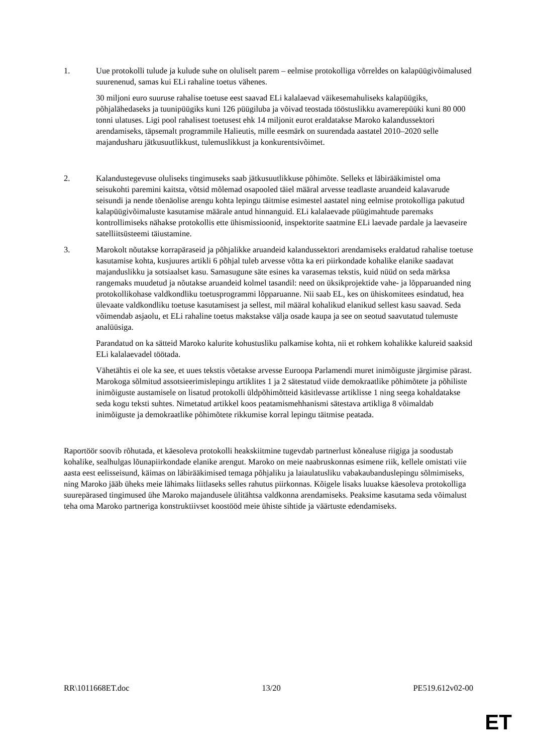1. Uue protokolli tulude ja kulude suhe on oluliselt parem – eelmise protokolliga võrreldes on kalapüügivõimalused suurenenud, samas kui ELi rahaline toetus vähenes.
30 miljoni euro suuruse rahalise toetuse eest saavad ELi kalalaevad väikesemahuliseks kalapüügiks, põhjalähedaseks ja tuunipüügiks kuni 126 püügiluba ja võivad teostada tööstuslikku avamerepüüki kuni 80 000 tonni ulatuses. Ligi pool rahalisest toetusest ehk 14 miljonit eurot eraldatakse Maroko kalandussektori arendamiseks, täpsemalt programmile Halieutis, mille eesmärk on suurendada aastatel 2010–2020 selle majandusharu jätkusuutlikkust, tulemuslikkust ja konkurentsivõimet.
2. Kalandustegevuse oluliseks tingimuseks saab jätkusuutlikkuse põhimõte. Selleks et läbirääkimistel oma seisukohti paremini kaitsta, võtsid mõlemad osapooled täiel määral arvesse teadlaste aruandeid kalavarude seisundi ja nende tõenäolise arengu kohta lepingu täitmise esimestel aastatel ning eelmise protokolliga pakutud kalapüügivõimaluste kasutamise määrale antud hinnanguid. ELi kalalaevade püügimahtude paremaks kontrollimiseks nähakse protokollis ette ühismissioonid, inspektorite saatmine ELi laevade pardale ja laevaseire satelliitsüsteemi täiustamine.
3. Marokolt nõutakse korrapäraseid ja põhjalikke aruandeid kalandussektori arendamiseks eraldatud rahalise toetuse kasutamise kohta, kusjuures artikli 6 põhjal tuleb arvesse võtta ka eri piirkondade kohalike elanike saadavat majanduslikku ja sotsiaalset kasu. Samasugune säte esines ka varasemas tekstis, kuid nüüd on seda märksa rangemaks muudetud ja nõutakse aruandeid kolmel tasandil: need on üksikprojektide vahe- ja lõpparuanded ning protokollikohase valdkondliku toetusprogrammi lõpparuanne. Nii saab EL, kes on ühiskomitees esindatud, hea ülevaate valdkondliku toetuse kasutamisest ja sellest, mil määral kohalikud elanikud sellest kasu saavad. Seda võimendab asjaolu, et ELi rahaline toetus makstakse välja osade kaupa ja see on seotud saavutatud tulemuste analüüsiga.
Parandatud on ka sätteid Maroko kalurite kohustusliku palkamise kohta, nii et rohkem kohalikke kalureid saaksid ELi kalalaevadel töötada.
Vähetähtis ei ole ka see, et uues tekstis võetakse arvesse Euroopa Parlamendi muret inimõiguste järgimise pärast. Marokoga sõlmitud assotsieerimislepingu artiklites 1 ja 2 sätestatud viide demokraatlike põhimõtete ja põhiliste inimõiguste austamisele on lisatud protokolli üldpõhimõtteid käsitlevasse artiklisse 1 ning seega kohaldatakse seda kogu teksti suhtes. Nimetatud artikkel koos peatamismehhanismi sätestava artikliga 8 võimaldab inimõiguste ja demokraatlike põhimõtete rikkumise korral lepingu täitmise peatada.
Raportöör soovib rõhutada, et käesoleva protokolli heakskiitmine tugevdab partnerlust kõnealuse riigiga ja soodustab kohalike, sealhulgas lõunapiirkondade elanike arengut. Maroko on meie naabruskonnas esimene riik, kellele omistati viie aasta eest eelisseisund, käimas on läbirääkimised temaga põhjaliku ja laiaulatusliku vabakaubanduslepingu sõlmimiseks, ning Maroko jääb üheks meie lähimaks liitlaseks selles rahutus piirkonnas. Kõigele lisaks luuakse käesoleva protokolliga suurepärased tingimused ühe Maroko majandusele ülitähtsa valdkonna arendamiseks. Peaksime kasutama seda võimalust teha oma Maroko partneriga konstruktiivset koostööd meie ühiste sihtide ja väärtuste edendamiseks.
RR\1011668ET.doc 13/20 PE519.612v02-00
ET